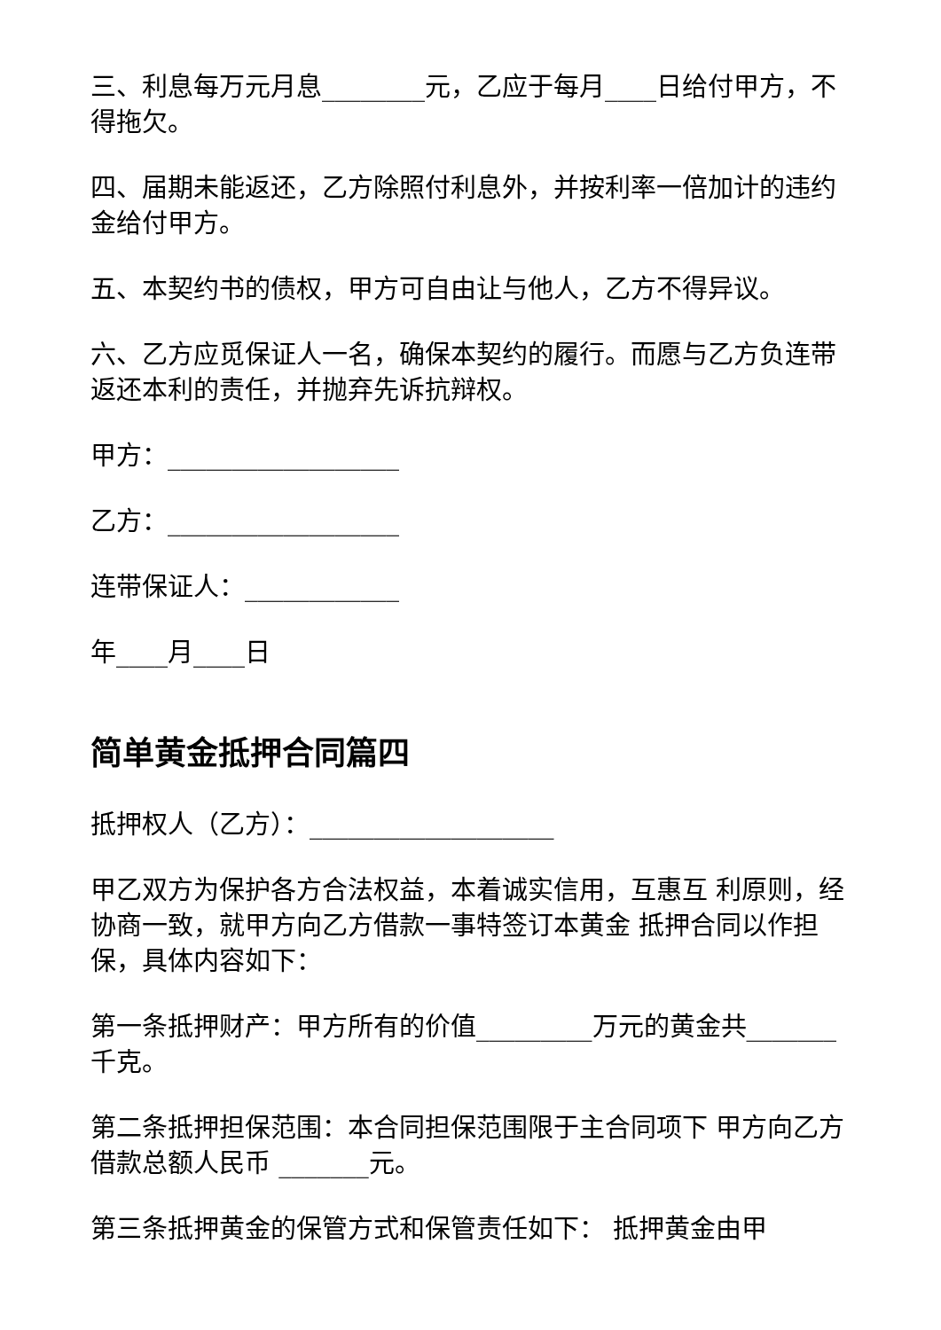三、利息每万元月息________元，乙应于每月____日给付甲方，不得拖欠。
四、届期未能返还，乙方除照付利息外，并按利率一倍加计的违约金给付甲方。
五、本契约书的债权，甲方可自由让与他人，乙方不得异议。
六、乙方应觅保证人一名，确保本契约的履行。而愿与乙方负连带返还本利的责任，并抛弃先诉抗辩权。
甲方：__________________
乙方：__________________
连带保证人：____________
年____月____日
简单黄金抵押合同篇四
抵押权人（乙方）：___________________
甲乙双方为保护各方合法权益，本着诚实信用，互惠互 利原则，经协商一致，就甲方向乙方借款一事特签订本黄金 抵押合同以作担保，具体内容如下：
第一条抵押财产：甲方所有的价值_________万元的黄金共_______千克。
第二条抵押担保范围：本合同担保范围限于主合同项下 甲方向乙方借款总额人民币 _______元。
第三条抵押黄金的保管方式和保管责任如下： 抵押黄金由甲